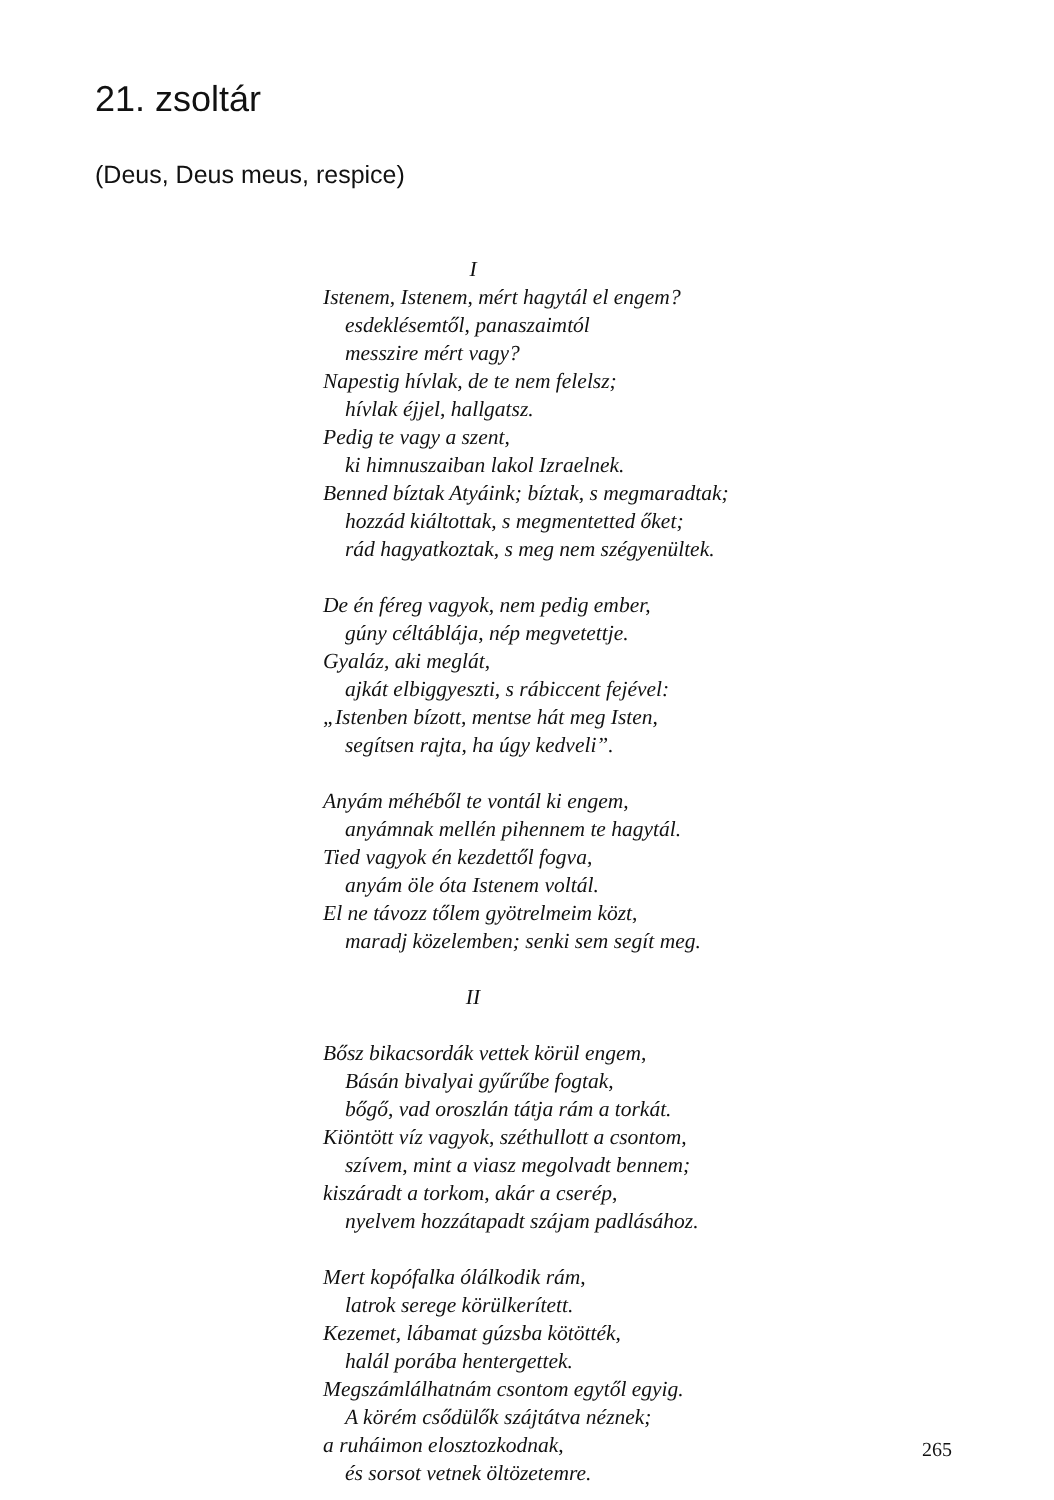21. zsoltár
(Deus, Deus meus, respice)
I
Istenem, Istenem, mért hagytál el engem?
esdeklésemtől, panaszaimtól
messzire mért vagy?
Napestig hívlak, de te nem felelsz;
hívlak éjjel, hallgatsz.
Pedig te vagy a szent,
ki himnuszaiban lakol Izraelnek.
Benned bíztak Atyáink; bíztak, s megmaradtak;
hozzád kiáltottak, s megmentetted őket;
rád hagyatkoztak, s meg nem szégyenültek.
De én féreg vagyok, nem pedig ember,
gúny céltáblája, nép megvetettje.
Gyaláz, aki meglát,
ajkát elbiggyeszti, s rábiccent fejével:
„Istenben bízott, mentse hát meg Isten,
segítsen rajta, ha úgy kedveli”.
Anyám méhéből te vontál ki engem,
anyámnak mellén pihennem te hagytál.
Tied vagyok én kezdettől fogva,
anyám öle óta Istenem voltál.
El ne távozz tőlem gyötrelmeim közt,
maradj közelemben; senki sem segít meg.
II
Bősz bikacsordák vettek körül engem,
Básán bivalyai gyűrűbe fogtak,
bőgő, vad oroszlán tátja rám a torkát.
Kiöntött víz vagyok, széthullott a csontom,
szívem, mint a viasz megolvadt bennem;
kiszáradt a torkom, akár a cserép,
nyelvem hozzátapadt szájam padlásához.
Mert kopófalka ólálkodik rám,
latrok serege körülkerített.
Kezemet, lábamat gúzsba kötötték,
halál porába hentergettek.
Megszámlálhatnám csontom egytől egyig.
A körém csődülők szájtátva néznek;
a ruháimon elosztozkodnak,
és sorsot vetnek öltözetemre.
265